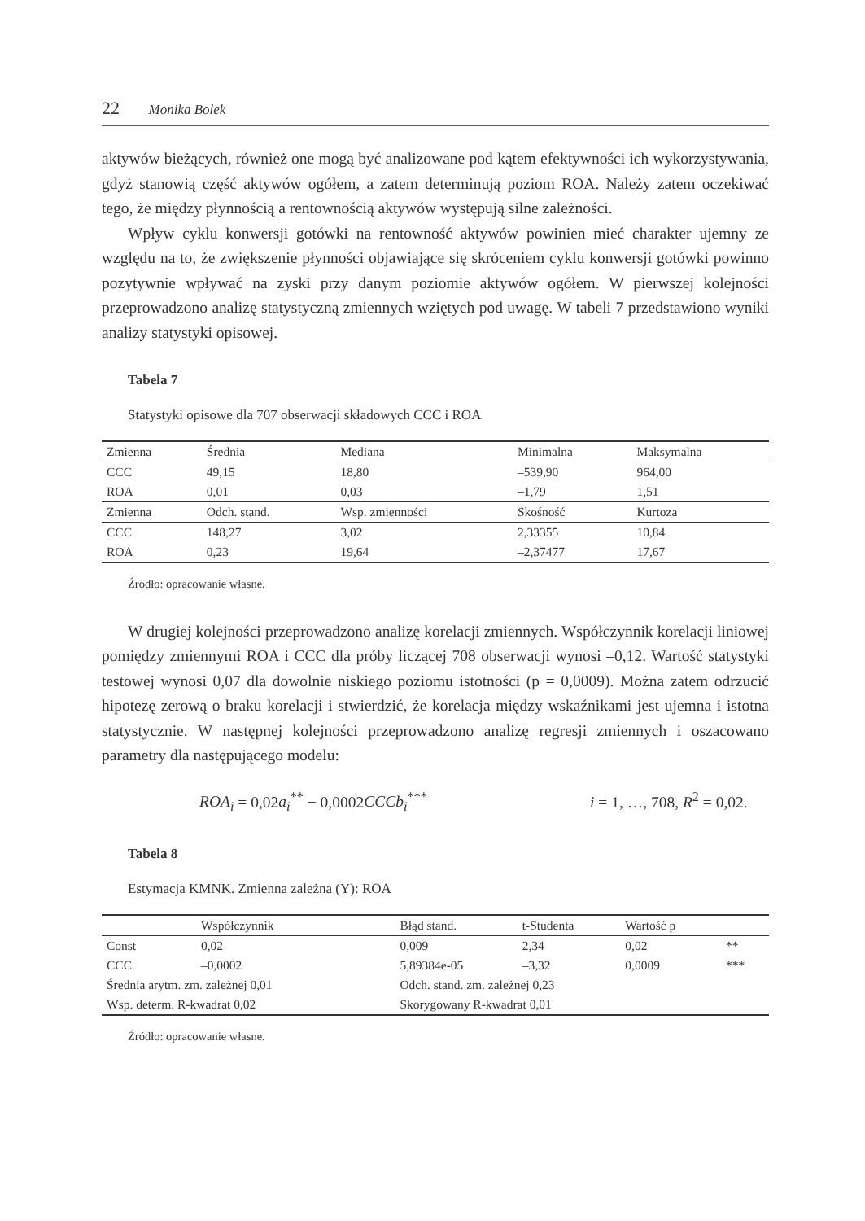22 Monika Bolek
aktywów bieżących, również one mogą być analizowane pod kątem efektywności ich wykorzystywania, gdyż stanowią część aktywów ogółem, a zatem determinują poziom ROA. Należy zatem oczekiwać tego, że między płynnością a rentownością aktywów występują silne zależności.
Wpływ cyklu konwersji gotówki na rentowność aktywów powinien mieć charakter ujemny ze względu na to, że zwiększenie płynności objawiające się skróceniem cyklu konwersji gotówki powinno pozytywnie wpływać na zyski przy danym poziomie aktywów ogółem. W pierwszej kolejności przeprowadzono analizę statystyczną zmiennych wziętych pod uwagę. W tabeli 7 przedstawiono wyniki analizy statystyki opisowej.
Tabela 7
Statystyki opisowe dla 707 obserwacji składowych CCC i ROA
| Zmienna | Średnia | Mediana | Minimalna | Maksymalna |
| --- | --- | --- | --- | --- |
| CCC | 49,15 | 18,80 | –539,90 | 964,00 |
| ROA | 0,01 | 0,03 | –1,79 | 1,51 |
| Zmienna | Odch. stand. | Wsp. zmienności | Skośność | Kurtoza |
| CCC | 148,27 | 3,02 | 2,33355 | 10,84 |
| ROA | 0,23 | 19,64 | –2,37477 | 17,67 |
Źródło: opracowanie własne.
W drugiej kolejności przeprowadzono analizę korelacji zmiennych. Współczynnik korelacji liniowej pomiędzy zmiennymi ROA i CCC dla próby liczącej 708 obserwacji wynosi –0,12. Wartość statystyki testowej wynosi 0,07 dla dowolnie niskiego poziomu istotności (p = 0,0009). Można zatem odrzucić hipotezę zerową o braku korelacji i stwierdzić, że korelacja między wskaźnikami jest ujemna i istotna statystycznie. W następnej kolejności przeprowadzono analizę regresji zmiennych i oszacowano parametry dla następującego modelu:
ROA<sub>i</sub> = 0,02a<sub>i</sub><sup>**</sup> − 0,0002CCCb<sub>i</sub><sup>***</sup> i = 1, …, 708, R<sup>2</sup> = 0,02.
Tabela 8
Estymacja KMNK. Zmienna zależna (Y): ROA
| | Współczynnik | Błąd stand. | t-Studenta | Wartość p | |
| --- | --- | --- | --- | --- | --- |
| Const | 0,02 | 0,009 | 2,34 | 0,02 | ** |
| CCC | –0,0002 | 5,89384e-05 | –3,32 | 0,0009 | *** |
| Średnia arytm. zm. zależnej 0,01 | | Odch. stand. zm. zależnej 0,23 | | | |
| Wsp. determ. R-kwadrat 0,02 | | Skorygowany R-kwadrat 0,01 | | | |
Źródło: opracowanie własne.